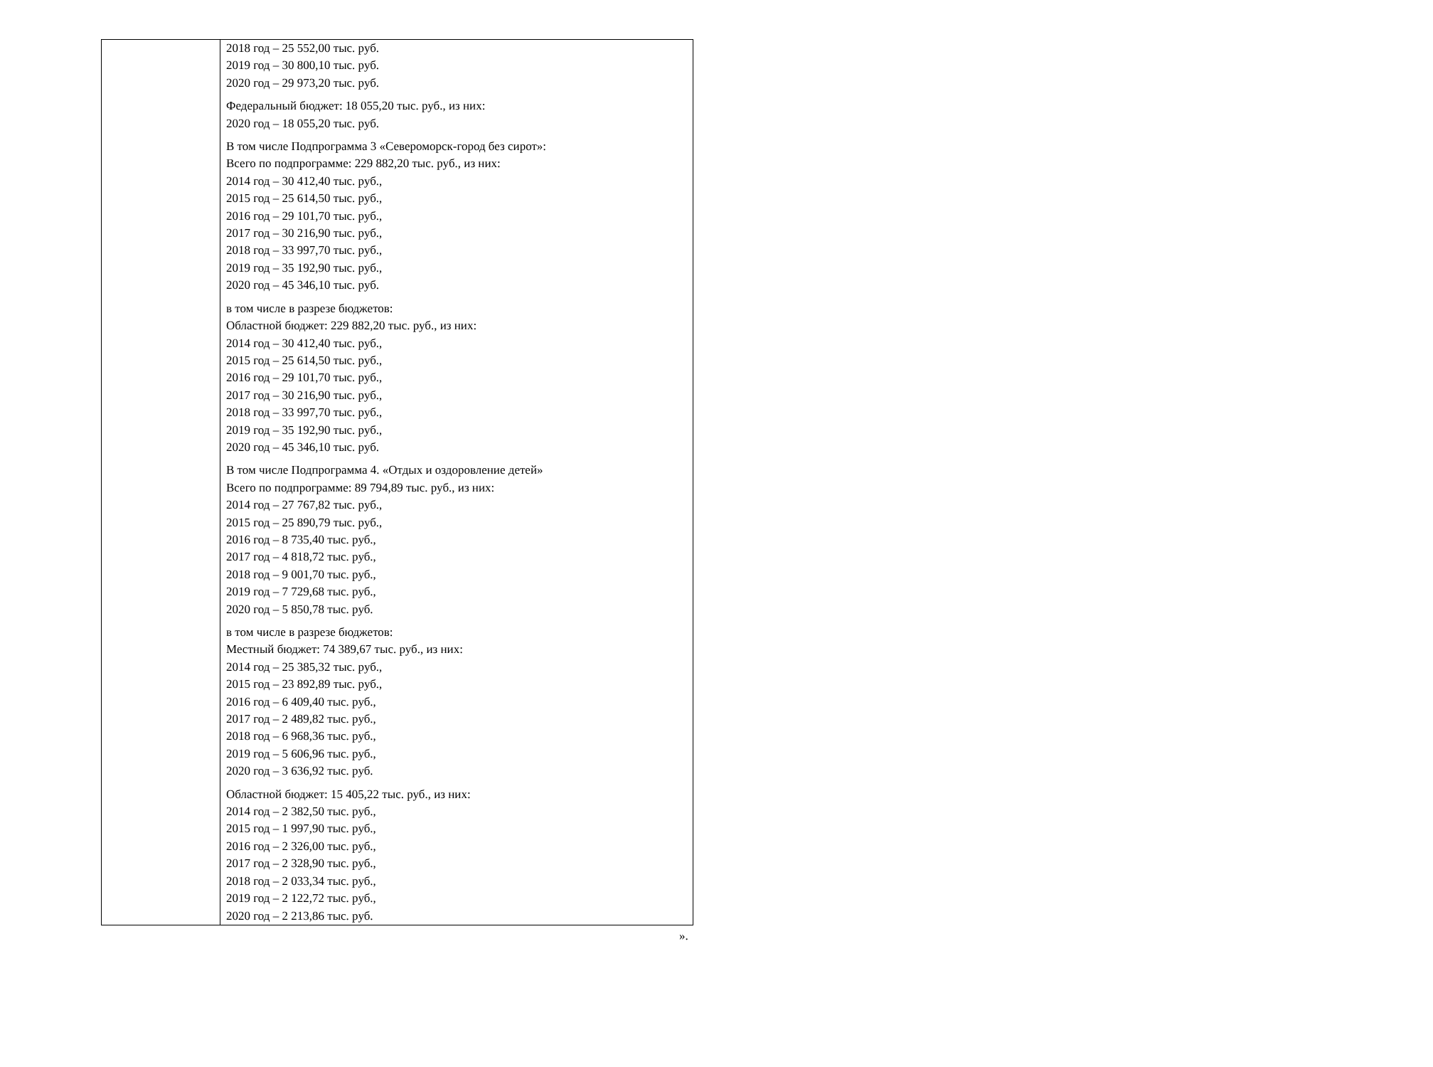| | 2018 год – 25 552,00 тыс. руб. 2019 год – 30 800,10 тыс. руб. 2020 год – 29 973,20 тыс. руб. Федеральный бюджет: 18 055,20 тыс. руб., из них: 2020 год – 18 055,20 тыс. руб. В том числе Подпрограмма 3 «Североморск-город без сирот»: Всего по подпрограмме: 229 882,20 тыс. руб., из них: 2014 год – 30 412,40 тыс. руб., 2015 год – 25 614,50 тыс. руб., 2016 год – 29 101,70 тыс. руб., 2017 год – 30 216,90 тыс. руб., 2018 год – 33 997,70 тыс. руб., 2019 год – 35 192,90 тыс. руб., 2020 год – 45 346,10 тыс. руб. в том числе в разрезе бюджетов: Областной бюджет: 229 882,20 тыс. руб., из них: 2014 год – 30 412,40 тыс. руб., 2015 год – 25 614,50 тыс. руб., 2016 год – 29 101,70 тыс. руб., 2017 год – 30 216,90 тыс. руб., 2018 год – 33 997,70 тыс. руб., 2019 год – 35 192,90 тыс. руб., 2020 год – 45 346,10 тыс. руб. В том числе Подпрограмма 4. «Отдых и оздоровление детей» Всего по подпрограмме: 89 794,89 тыс. руб., из них: 2014 год – 27 767,82 тыс. руб., 2015 год – 25 890,79 тыс. руб., 2016 год – 8 735,40 тыс. руб., 2017 год – 4 818,72 тыс. руб., 2018 год – 9 001,70 тыс. руб., 2019 год – 7 729,68 тыс. руб., 2020 год – 5 850,78 тыс. руб. в том числе в разрезе бюджетов: Местный бюджет: 74 389,67 тыс. руб., из них: 2014 год – 25 385,32 тыс. руб., 2015 год – 23 892,89 тыс. руб., 2016 год – 6 409,40 тыс. руб., 2017 год – 2 489,82 тыс. руб., 2018 год – 6 968,36 тыс. руб., 2019 год – 5 606,96 тыс. руб., 2020 год – 3 636,92 тыс. руб. Областной бюджет: 15 405,22 тыс. руб., из них: 2014 год – 2 382,50 тыс. руб., 2015 год – 1 997,90 тыс. руб., 2016 год – 2 326,00 тыс. руб., 2017 год – 2 328,90 тыс. руб., 2018 год – 2 033,34 тыс. руб., 2019 год – 2 122,72 тыс. руб., 2020 год – 2 213,86 тыс. руб. |
».